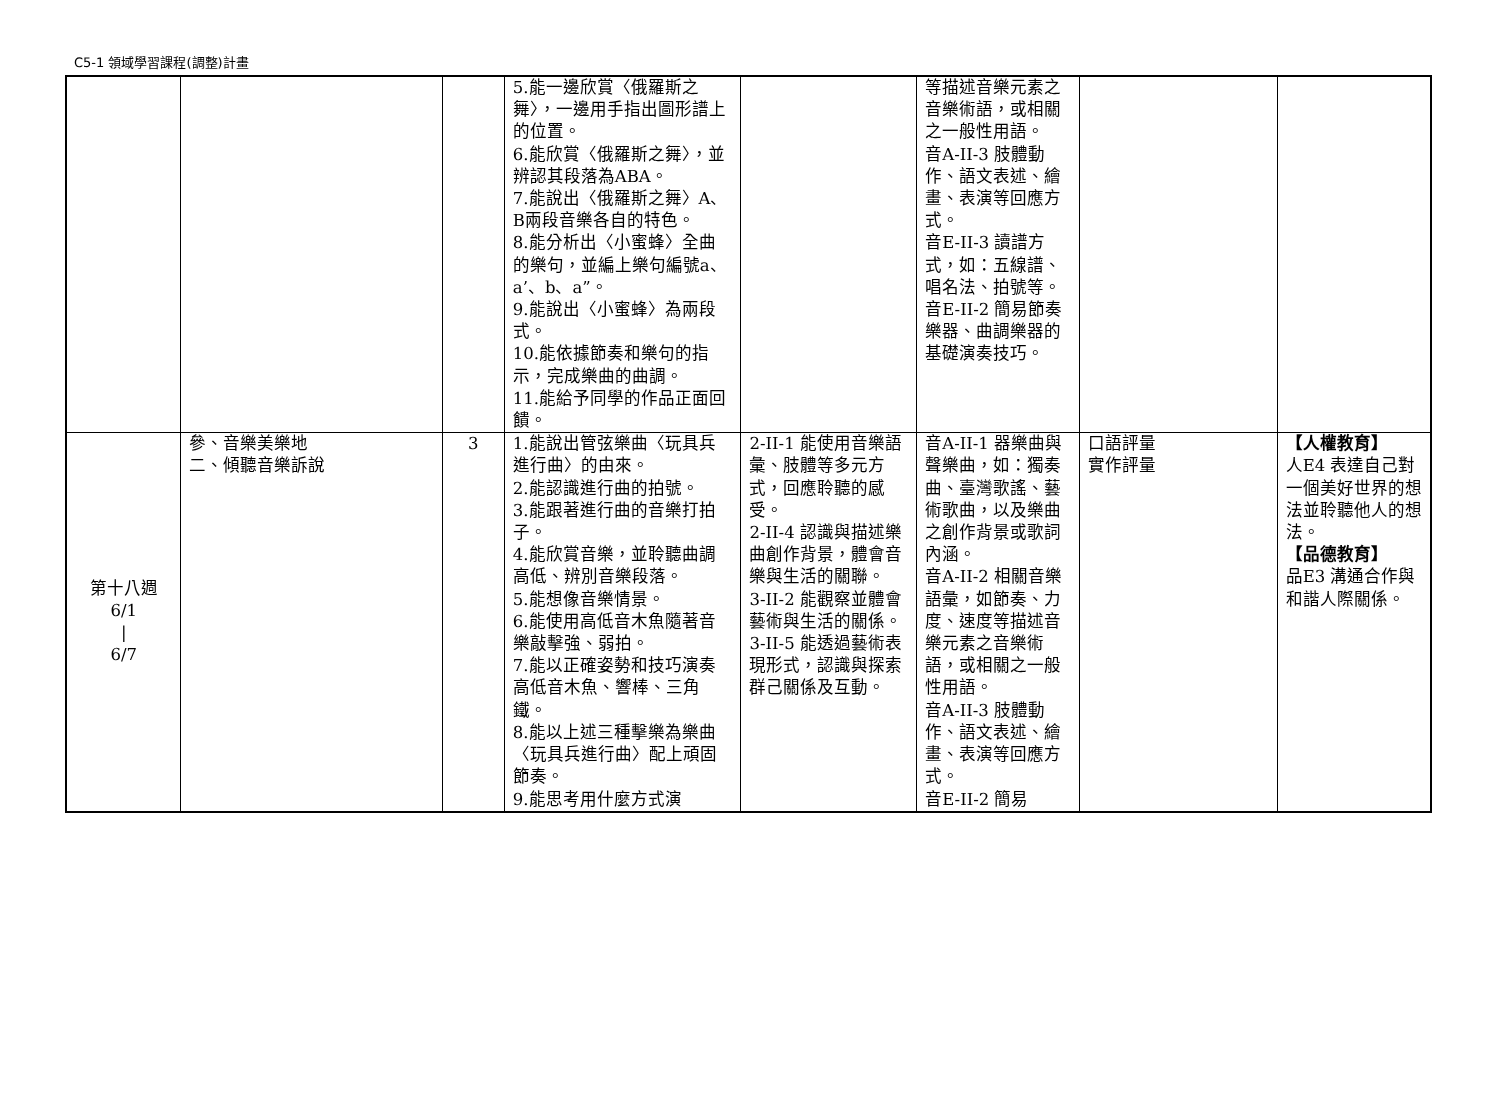C5-1 領域學習課程(調整)計畫
| | | | 5.能一邊欣賞〈俄羅斯之舞〉，一邊用手指出圖形譜上的位置。 6.能欣賞〈俄羅斯之舞〉，並辨認其段落為ABA。 7.能說出〈俄羅斯之舞〉A、B兩段音樂各自的特色。 8.能分析出〈小蜜蜂〉全曲的樂句，並編上樂句編號a、a’、b、a”。 9.能說出〈小蜜蜂〉為兩段式。 10.能依據節奏和樂句的指示，完成樂曲的曲調。 11.能給予同學的作品正面回饋。 | | 等描述音樂元素之音樂術語，或相關之一般性用語。 音A-II-3 肢體動作、語文表述、繪畫、表演等回應方式。 音E-II-3 讀譜方式，如：五線譜、唱名法、拍號等。 音E-II-2 簡易節奏樂器、曲調樂器的基礎演奏技巧。 | | |
| 第十八週 6/1 / 6/7 | 參、音樂美樂地 二、傾聽音樂訴說 | 3 | 1.能說出管弦樂曲〈玩具兵進行曲〉的由來。 2.能認識進行曲的拍號。 3.能跟著進行曲的音樂打拍子。 4.能欣賞音樂，並聆聽曲調高低、辨別音樂段落。 5.能想像音樂情景。 6.能使用高低音木魚隨著音樂敲擊強、弱拍。 7.能以正確姿勢和技巧演奏高低音木魚、響棒、三角鐵。 8.能以上述三種擊樂為樂曲〈玩具兵進行曲〉配上頑固節奏。 9.能思考用什麼方式演 | 2-II-1 能使用音樂語彙、肢體等多元方式，回應聆聽的感受。 2-II-4 認識與描述樂曲創作背景，體會音樂與生活的關聯。 3-II-2 能觀察並體會藝術與生活的關係。 3-II-5 能透過藝術表現形式，認識與探索群己關係及互動。 | 音A-II-1 器樂曲與聲樂曲，如：獨奏曲、臺灣歌謠、藝術歌曲，以及樂曲之創作背景或歌詞內涵。 音A-II-2 相關音樂語彙，如節奏、力度、速度等描述音樂元素之音樂術語，或相關之一般性用語。 音A-II-3 肢體動作、語文表述、繪畫、表演等回應方式。 音E-II-2 簡易 | 口語評量 實作評量 | 【人權教育】 人E4 表達自己對一個美好世界的想法並聆聽他人的想法。 【品德教育】 品E3 溝通合作與和諧人際關係。 |